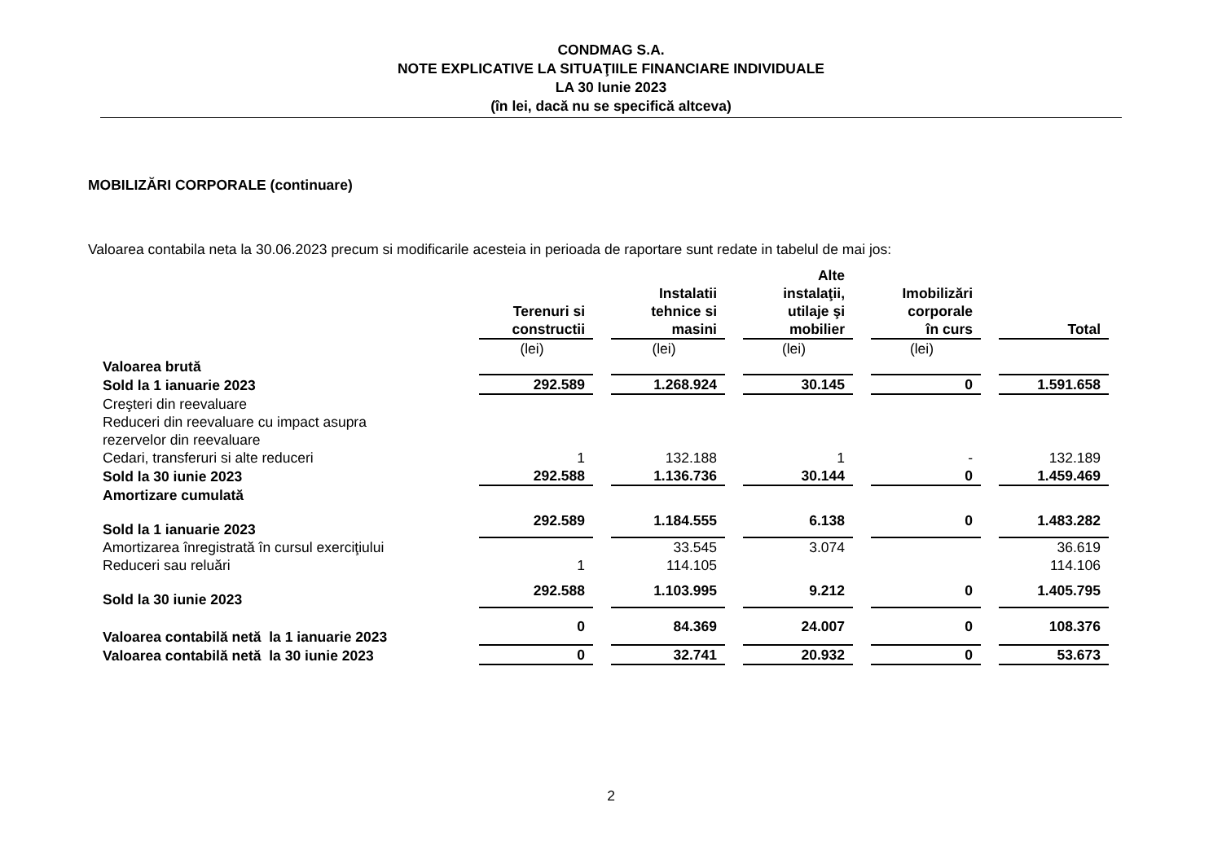CONDMAG S.A.
NOTE EXPLICATIVE LA SITUAŢIILE FINANCIARE INDIVIDUALE
LA 30 Iunie 2023
(în lei, dacă nu se specifică altceva)
MOBILIZĂRI CORPORALE (continuare)
Valoarea contabila neta la 30.06.2023 precum si modificarile acesteia in perioada de raportare sunt redate in tabelul de mai jos:
| | Terenuri si constructii | Instalatii tehnice si masini | Alte instalaţii, utilaje şi mobilier | Imobilizări corporale în curs | Total |
| --- | --- | --- | --- | --- | --- |
| | (lei) | (lei) | (lei) | (lei) | |
| Valoarea brută | | | | | |
| Sold la 1 ianuarie 2023 | 292.589 | 1.268.924 | 30.145 | 0 | 1.591.658 |
| Creşteri din reevaluare | | | | | |
| Reduceri din reevaluare cu impact asupra rezervelor din reevaluare | | | | | |
| Cedari, transferuri si alte reduceri | 1 | 132.188 | 1 | - | 132.189 |
| Sold la 30 iunie 2023 | 292.588 | 1.136.736 | 30.144 | 0 | 1.459.469 |
| Amortizare cumulată | | | | | |
| Sold la 1 ianuarie 2023 | 292.589 | 1.184.555 | 6.138 | 0 | 1.483.282 |
| Amortizarea înregistrată în cursul exerciţiului | | 33.545 | 3.074 | | 36.619 |
| Reduceri sau reluări | 1 | 114.105 | | | 114.106 |
| Sold la 30 iunie 2023 | 292.588 | 1.103.995 | 9.212 | 0 | 1.405.795 |
| Valoarea contabilă netă la 1 ianuarie 2023 | 0 | 84.369 | 24.007 | 0 | 108.376 |
| Valoarea contabilă netă la 30 iunie 2023 | 0 | 32.741 | 20.932 | 0 | 53.673 |
2